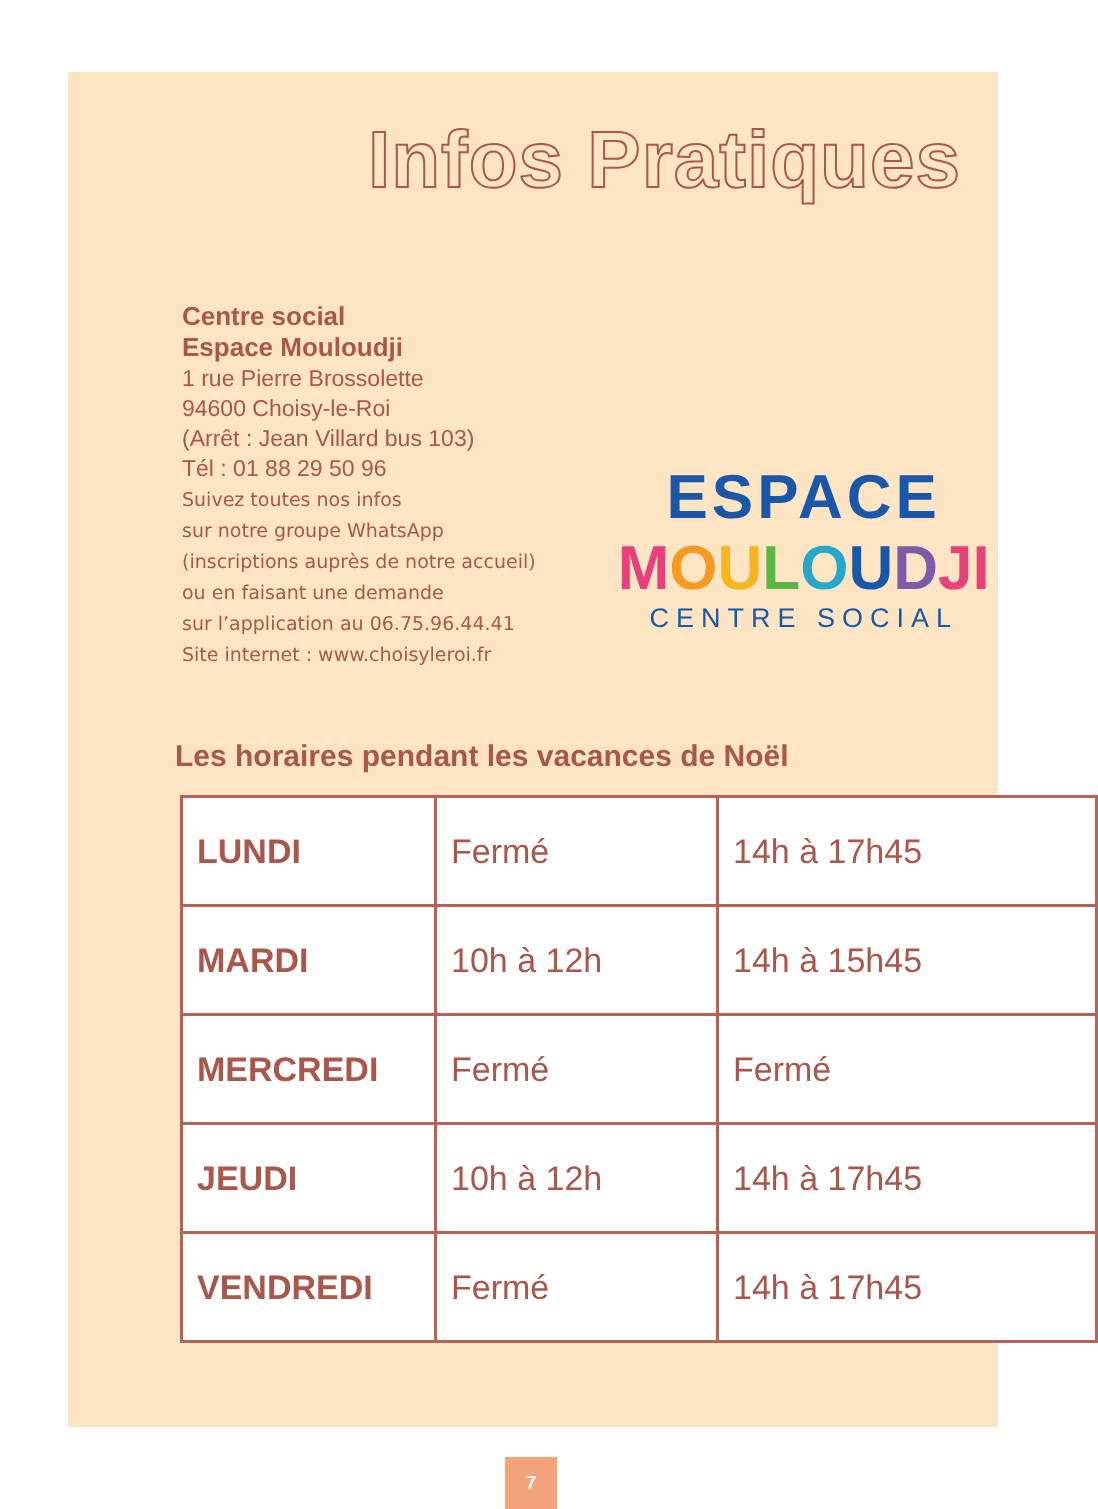Infos Pratiques
Centre social
Espace Mouloudji
1 rue Pierre Brossolette
94600 Choisy-le-Roi
(Arrêt : Jean Villard bus 103)
Tél : 01 88 29 50 96
Suivez toutes nos infos
sur notre groupe WhatsApp
(inscriptions auprès de notre accueil)
ou en faisant une demande
sur l’application au 06.75.96.44.41
Site internet : www.choisyleroi.fr
ESPACE
MOULOUDJI
CENTRE SOCIAL
Les horaires pendant les vacances de Noël
| LUNDI | Fermé | 14h à 17h45 |
| MARDI | 10h à 12h | 14h à 15h45 |
| MERCREDI | Fermé | Fermé |
| JEUDI | 10h à 12h | 14h à 17h45 |
| VENDREDI | Fermé | 14h à 17h45 |
7